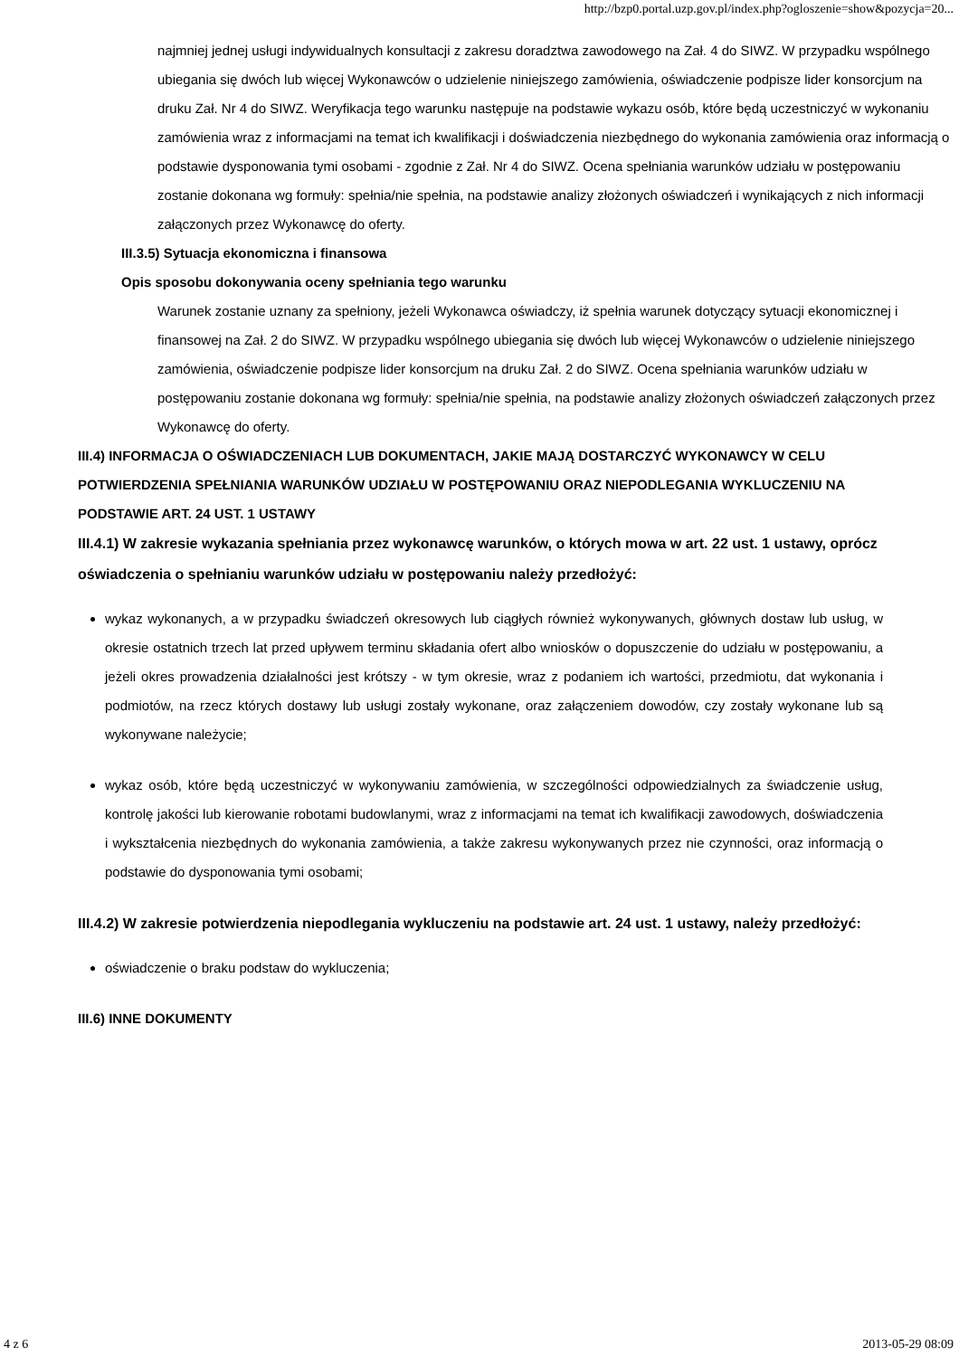http://bzp0.portal.uzp.gov.pl/index.php?ogloszenie=show&pozycja=20...
najmniej jednej usługi indywidualnych konsultacji z zakresu doradztwa zawodowego na Zał. 4 do SIWZ. W przypadku wspólnego ubiegania się dwóch lub więcej Wykonawców o udzielenie niniejszego zamówienia, oświadczenie podpisze lider konsorcjum na druku Zał. Nr 4 do SIWZ. Weryfikacja tego warunku następuje na podstawie wykazu osób, które będą uczestniczyć w wykonaniu zamówienia wraz z informacjami na temat ich kwalifikacji i doświadczenia niezbędnego do wykonania zamówienia oraz informacją o podstawie dysponowania tymi osobami - zgodnie z Zał. Nr 4 do SIWZ. Ocena spełniania warunków udziału w postępowaniu zostanie dokonana wg formuły: spełnia/nie spełnia, na podstawie analizy złożonych oświadczeń i wynikających z nich informacji załączonych przez Wykonawcę do oferty.
III.3.5) Sytuacja ekonomiczna i finansowa
Opis sposobu dokonywania oceny spełniania tego warunku
Warunek zostanie uznany za spełniony, jeżeli Wykonawca oświadczy, iż spełnia warunek dotyczący sytuacji ekonomicznej i finansowej na Zał. 2 do SIWZ. W przypadku wspólnego ubiegania się dwóch lub więcej Wykonawców o udzielenie niniejszego zamówienia, oświadczenie podpisze lider konsorcjum na druku Zał. 2 do SIWZ. Ocena spełniania warunków udziału w postępowaniu zostanie dokonana wg formuły: spełnia/nie spełnia, na podstawie analizy złożonych oświadczeń załączonych przez Wykonawcę do oferty.
III.4) INFORMACJA O OŚWIADCZENIACH LUB DOKUMENTACH, JAKIE MAJĄ DOSTARCZYĆ WYKONAWCY W CELU POTWIERDZENIA SPEŁNIANIA WARUNKÓW UDZIAŁU W POSTĘPOWANIU ORAZ NIEPODLEGANIA WYKLUCZENIU NA PODSTAWIE ART. 24 UST. 1 USTAWY
III.4.1) W zakresie wykazania spełniania przez wykonawcę warunków, o których mowa w art. 22 ust. 1 ustawy, oprócz oświadczenia o spełnianiu warunków udziału w postępowaniu należy przedłożyć:
wykaz wykonanych, a w przypadku świadczeń okresowych lub ciągłych również wykonywanych, głównych dostaw lub usług, w okresie ostatnich trzech lat przed upływem terminu składania ofert albo wniosków o dopuszczenie do udziału w postępowaniu, a jeżeli okres prowadzenia działalności jest krótszy - w tym okresie, wraz z podaniem ich wartości, przedmiotu, dat wykonania i podmiotów, na rzecz których dostawy lub usługi zostały wykonane, oraz załączeniem dowodów, czy zostały wykonane lub są wykonywane należycie;
wykaz osób, które będą uczestniczyć w wykonywaniu zamówienia, w szczególności odpowiedzialnych za świadczenie usług, kontrolę jakości lub kierowanie robotami budowlanymi, wraz z informacjami na temat ich kwalifikacji zawodowych, doświadczenia i wykształcenia niezbędnych do wykonania zamówienia, a także zakresu wykonywanych przez nie czynności, oraz informacją o podstawie do dysponowania tymi osobami;
III.4.2) W zakresie potwierdzenia niepodlegania wykluczeniu na podstawie art. 24 ust. 1 ustawy, należy przedłożyć:
oświadczenie o braku podstaw do wykluczenia;
III.6) INNE DOKUMENTY
4 z 6 2013-05-29 08:09